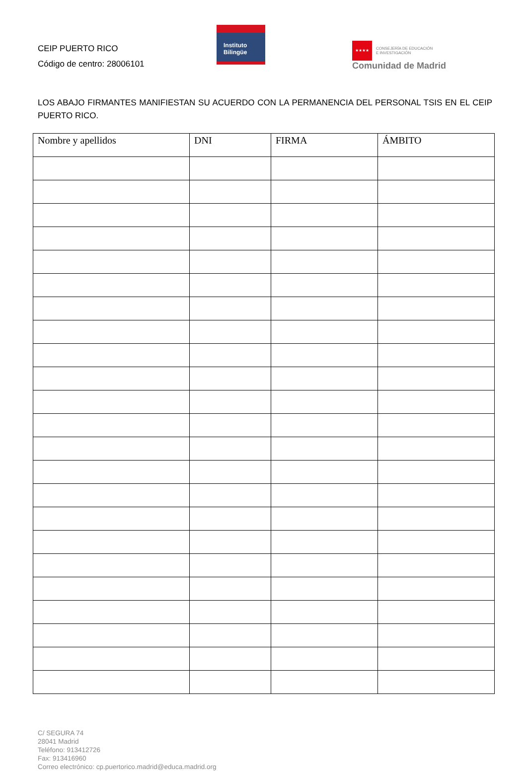CEIP PUERTO RICO
Código de centro: 28006101
Instituto
Bilingüe
★★★★
CONSEJERÍA DE EDUCACIÓN
E INVESTIGACIÓN
Comunidad de Madrid
LOS ABAJO FIRMANTES MANIFIESTAN SU ACUERDO CON LA PERMANENCIA DEL PERSONAL TSIS EN EL CEIP PUERTO RICO.
| Nombre y apellidos | DNI | FIRMA | ÁMBITO |
| --- | --- | --- | --- |
C/ SEGURA 74
28041 Madrid
Teléfono: 913412726
Fax: 913416960
Correo electrónico: cp.puertorico.madrid@educa.madrid.org